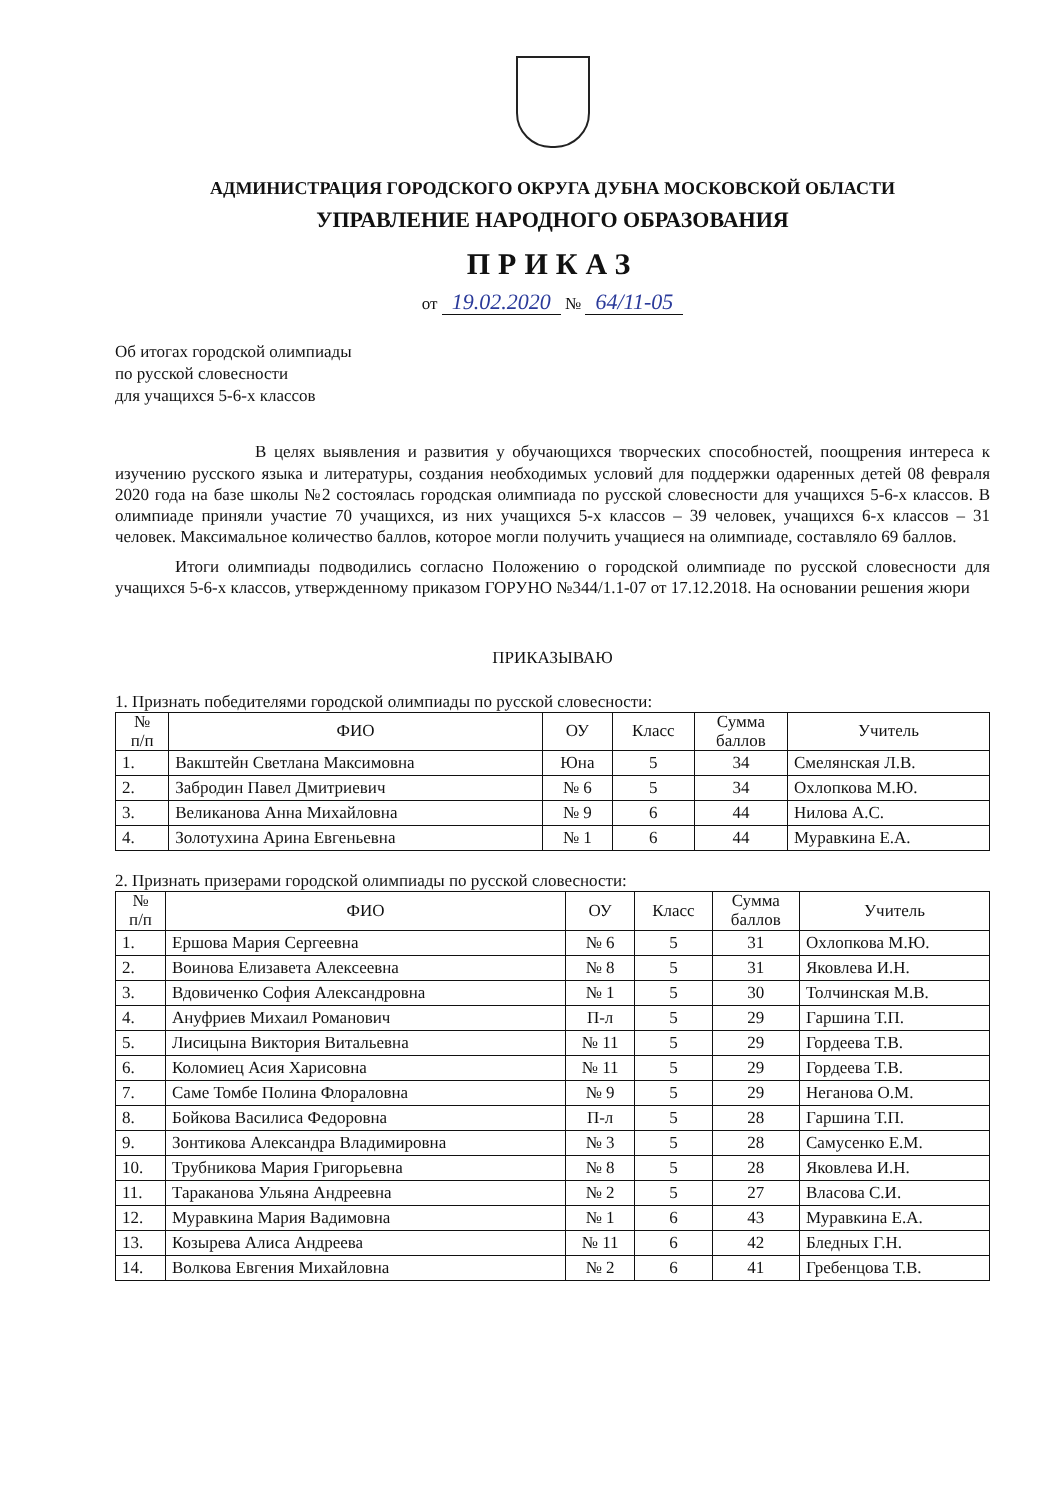АДМИНИСТРАЦИЯ ГОРОДСКОГО ОКРУГА ДУБНА МОСКОВСКОЙ ОБЛАСТИ
УПРАВЛЕНИЕ НАРОДНОГО ОБРАЗОВАНИЯ
ПРИКАЗ
от 19.02.2020 № 64/11-05
Об итогах городской олимпиады
по русской словесности
для учащихся 5-6-х классов
В целях выявления и развития у обучающихся творческих способностей, поощрения интереса к изучению русского языка и литературы, создания необходимых условий для поддержки одаренных детей 08 февраля 2020 года на базе школы №2 состоялась городская олимпиада по русской словесности для учащихся 5-6-х классов. В олимпиаде приняли участие 70 учащихся, из них учащихся 5-х классов – 39 человек, учащихся 6-х классов – 31 человек. Максимальное количество баллов, которое могли получить учащиеся на олимпиаде, составляло 69 баллов.
Итоги олимпиады подводились согласно Положению о городской олимпиаде по русской словесности для учащихся 5-6-х классов, утвержденному приказом ГОРУНО №344/1.1-07 от 17.12.2018. На основании решения жюри
ПРИКАЗЫВАЮ
1. Признать победителями городской олимпиады по русской словесности:
| № п/п | ФИО | ОУ | Класс | Сумма баллов | Учитель |
| --- | --- | --- | --- | --- | --- |
| 1. | Вакштейн Светлана Максимовна | Юна | 5 | 34 | Смелянская Л.В. |
| 2. | Забродин Павел Дмитриевич | № 6 | 5 | 34 | Охлопкова М.Ю. |
| 3. | Великанова Анна Михайловна | № 9 | 6 | 44 | Нилова А.С. |
| 4. | Золотухина Арина Евгеньевна | № 1 | 6 | 44 | Муравкина Е.А. |
2. Признать призерами городской олимпиады по русской словесности:
| № п/п | ФИО | ОУ | Класс | Сумма баллов | Учитель |
| --- | --- | --- | --- | --- | --- |
| 1. | Ершова Мария Сергеевна | № 6 | 5 | 31 | Охлопкова М.Ю. |
| 2. | Воинова Елизавета Алексеевна | № 8 | 5 | 31 | Яковлева И.Н. |
| 3. | Вдовиченко София Александровна | № 1 | 5 | 30 | Толчинская М.В. |
| 4. | Ануфриев Михаил Романович | П-л | 5 | 29 | Гаршина Т.П. |
| 5. | Лисицына Виктория Витальевна | № 11 | 5 | 29 | Гордеева Т.В. |
| 6. | Коломиец Асия Харисовна | № 11 | 5 | 29 | Гордеева Т.В. |
| 7. | Саме Томбе Полина Флораловна | № 9 | 5 | 29 | Неганова О.М. |
| 8. | Бойкова Василиса Федоровна | П-л | 5 | 28 | Гаршина Т.П. |
| 9. | Зонтикова Александра Владимировна | № 3 | 5 | 28 | Самусенко Е.М. |
| 10. | Трубникова Мария Григорьевна | № 8 | 5 | 28 | Яковлева И.Н. |
| 11. | Тараканова Ульяна Андреевна | № 2 | 5 | 27 | Власова С.И. |
| 12. | Муравкина Мария Вадимовна | № 1 | 6 | 43 | Муравкина Е.А. |
| 13. | Козырева Алиса Андреева | № 11 | 6 | 42 | Бледных Г.Н. |
| 14. | Волкова Евгения Михайловна | № 2 | 6 | 41 | Гребенцова Т.В. |